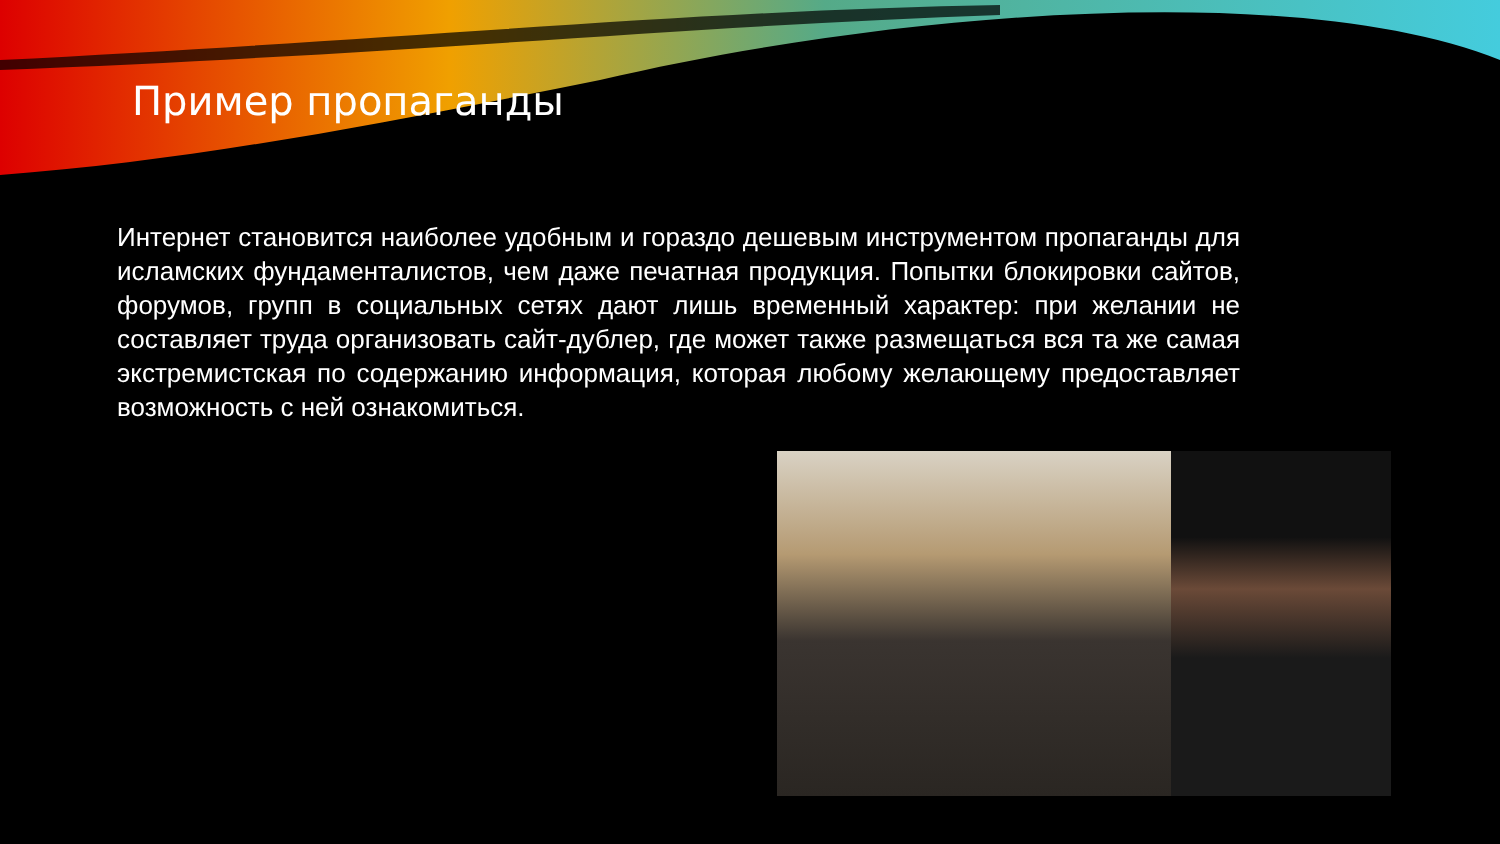Пример пропаганды
Интернет становится наиболее удобным и гораздо дешевым инструментом пропаганды для исламских фундаменталистов, чем даже печатная продукция. Попытки блокировки сайтов, форумов, групп в социальных сетях дают лишь временный характер: при желании не составляет труда организовать сайт-дублер, где может также размещаться вся та же самая экстремистская по содержанию информация, которая любому желающему предоставляет возможность с ней ознакомиться.